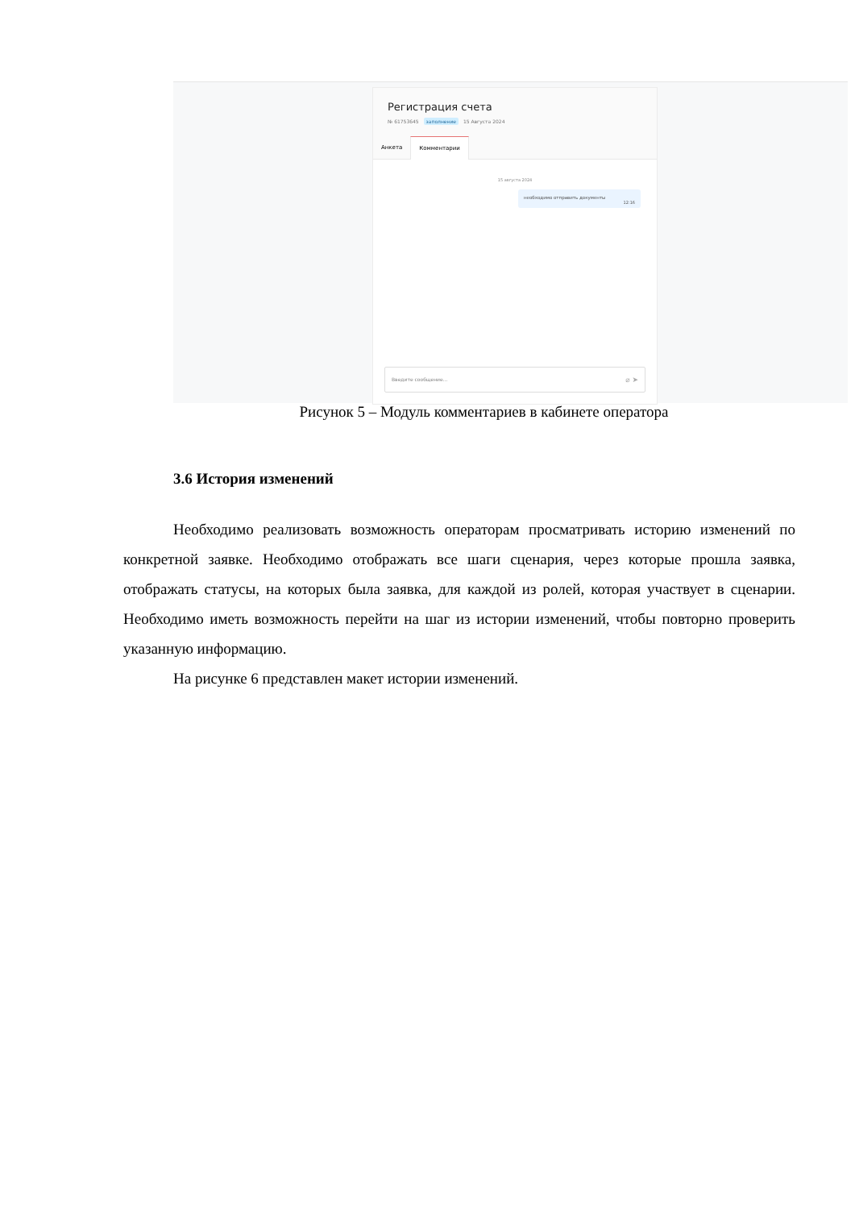Регистрация счета
№ 61753645 заполнение 15 Августа 2024
Анкета Комментарии
15 августа 2024
необходимо отправить документы
12:16
Введите сообщение... ⌀ ➤
Рисунок 5 – Модуль комментариев в кабинете оператора
3.6 История изменений
Необходимо реализовать возможность операторам просматривать историю изменений по конкретной заявке. Необходимо отображать все шаги сценария, через которые прошла заявка, отображать статусы, на которых была заявка, для каждой из ролей, которая участвует в сценарии. Необходимо иметь возможность перейти на шаг из истории изменений, чтобы повторно проверить указанную информацию.
На рисунке 6 представлен макет истории изменений.